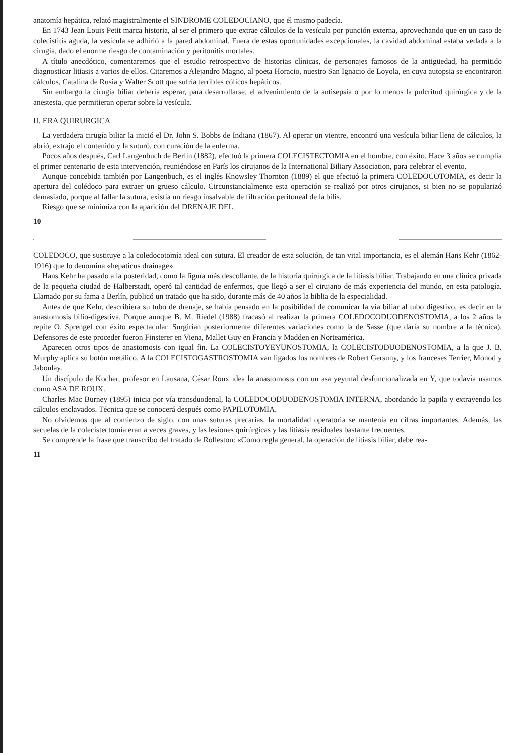anatomía hepática, relató magistralmente el SINDROME COLEDOCIANO, que él mismo padecía.
En 1743 Jean Louis Petit marca historia, al ser el primero que extrae cálculos de la vesícula por punción externa, aprovechando que en un caso de colecistitis aguda, la vesícula se adhirió a la pared abdominal. Fuera de estas oportunidades excepcionales, la cavidad abdominal estaba vedada a la cirugía, dado el enorme riesgo de contaminación y peritonitis mortales.
A título anecdótico, comentaremos que el estudio retrospectivo de historias clínicas, de personajes famosos de la antigüedad, ha permitido diagnosticar litiasis a varios de ellos. Citaremos a Alejandro Magno, al poeta Horacio, nuestro San Ignacio de Loyola, en cuya autopsia se encontraron cálculos, Catalina de Rusia y Walter Scott que sufría terribles cólicos hepáticos.
Sin embargo la cirugía biliar debería esperar, para desarrollarse, el advenimiento de la antisepsia o por lo menos la pulcritud quirúrgica y de la anestesia, que permitieran operar sobre la vesícula.
II. ERA QUIRURGICA
La verdadera cirugía biliar la inició el Dr. John S. Bobbs de Indiana (1867). Al operar un vientre, encontró una vesícula biliar llena de cálculos, la abrió, extrajo el contenido y la suturó, con curación de la enferma.
Pocos años después, Carl Langenbuch de Berlín (1882), efectuó la primera COLECISTECTOMIA en el hombre, con éxito. Hace 3 años se cumplía el primer centenario de esta intervención, reuniéndose en París los cirujanos de la International Biliary Association, para celebrar el evento.
Aunque concebida también por Langenbuch, es el inglés Knowsley Thornton (1889) el que efectuó la primera COLEDOCOTOMIA, es decir la apertura del colédoco para extraer un grueso cálculo. Circunstancialmente esta operación se realizó por otros cirujanos, si bien no se popularizó demasiado, porque al fallar la sutura, existía un riesgo insalvable de filtración peritoneal de la bilis.
Riesgo que se minimiza con la aparición del DRENAJE DEL
10
COLEDOCO, que sustituye a la coledocotomía ideal con sutura. El creador de esta solución, de tan vital importancia, es el alemán Hans Kehr (1862-1916) que lo denomina «hepaticus drainage».
Hans Kehr ha pasado a la posteridad, como la figura más descollante, de la historia quirúrgica de la litiasis biliar. Trabajando en una clínica privada de la pequeña ciudad de Halberstadt, operó tal cantidad de enfermos, que llegó a ser el cirujano de más experiencia del mundo, en esta patología. Llamado por su fama a Berlín, publicó un tratado que ha sido, durante más de 40 años la biblia de la especialidad.
Antes de que Kehr, describiera su tubo de drenaje, se había pensado en la posibilidad de comunicar la vía biliar al tubo digestivo, es decir en la anastomosis bilio-digestiva. Porque aunque B. M. Riedel (1988) fracasó al realizar la primera COLEDOCODUODENOSTOMIA, a los 2 años la repite O. Sprengel con éxito espectacular. Surgirían posteriormente diferentes variaciones como la de Sasse (que daría su nombre a la técnica). Defensores de este proceder fueron Finsterer en Viena, Mallet Guy en Francia y Madden en Norteamérica.
Aparecen otros tipos de anastomosis con igual fin. La COLECISTOYEYUNOSTOMIA, la COLECISTODUODENOSTOMIA, a la que J. B. Murphy aplica su botón metálico. A la COLECISTOGASTROSTOMIA van ligados los nombres de Robert Gersuny, y los franceses Terrier, Monod y Jaboulay.
Un discípulo de Kocher, profesor en Lausana, César Roux idea la anastomosis con un asa yeyunal desfuncionalizada en Y, que todavía usamos como ASA DE ROUX.
Charles Mac Burney (1895) inicia por vía transduodenal, la COLEDOCODUODENOSTOMIA INTERNA, abordando la papila y extrayendo los cálculos enclavados. Técnica que se conocerá después como PAPILOTOMIA.
No olvidemos que al comienzo de siglo, con unas suturas precarias, la mortalidad operatoria se mantenía en cifras importantes. Además, las secuelas de la colecistectomía eran a veces graves, y las lesiones quirúrgicas y las litiasis residuales bastante frecuentes.
Se comprende la frase que transcribo del tratado de Rolleston: «Como regla general, la operación de litiasis biliar, debe rea-
11